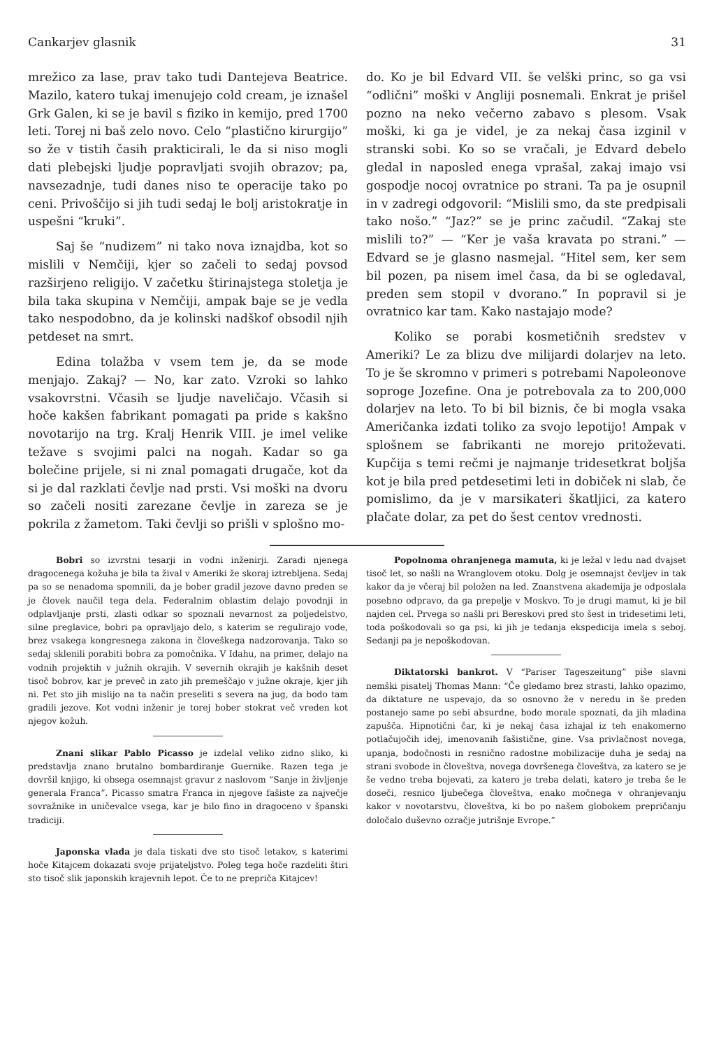Cankarjev glasnik 31
mrežico za lase, prav tako tudi Dantejeva Beatrice. Mazilo, katero tukaj imenujejo cold cream, je iznašel Grk Galen, ki se je bavil s fiziko in kemijo, pred 1700 leti. Torej ni baš zelo novo. Celo “plastično kirurgijo” so že v tistih časih prakticirali, le da si niso mogli dati plebejski ljudje popravljati svojih obrazov; pa, navsezadnje, tudi danes niso te operacije tako po ceni. Privoščijo si jih tudi sedaj le bolj aristokratje in uspešni “kruki”.
Saj še “nudizem” ni tako nova iznajdba, kot so mislili v Nemčiji, kjer so začeli to sedaj povsod razširjeno religijo. V začetku štirinajstega stoletja je bila taka skupina v Nemčiji, ampak baje se je vedla tako nespodobno, da je kolinski nadškof obsodil njih petdeset na smrt.
Edina tolažba v vsem tem je, da se mode menjajo. Zakaj? — No, kar zato. Vzroki so lahko vsakovrstni. Včasih se ljudje naveličajo. Včasih si hoče kakšen fabrikant pomagati pa pride s kakšno novotarijo na trg. Kralj Henrik VIII. je imel velike težave s svojimi palci na nogah. Kadar so ga bolečine prijele, si ni znal pomagati drugače, kot da si je dal razklati čevlje nad prsti. Vsi moški na dvoru so začeli nositi zarezane čevlje in zareza se je pokrila z žametom. Taki čevlji so prišli v splošno mo-
do. Ko je bil Edvard VII. še velški princ, so ga vsi “odlični” moški v Angliji posnemali. Enkrat je prišel pozno na neko večerno zabavo s plesom. Vsak moški, ki ga je videl, je za nekaj časa izginil v stranski sobi. Ko so se vračali, je Edvard debelo gledal in naposled enega vprašal, zakaj imajo vsi gospodje nocoj ovratnice po strani. Ta pa je osupnil in v zadregi odgovoril: “Mislili smo, da ste predpisali tako nošo.” “Jaz?” se je princ začudil. “Zakaj ste mislili to?” — “Ker je vaša kravata po strani.” — Edvard se je glasno nasmejal. “Hitel sem, ker sem bil pozen, pa nisem imel časa, da bi se ogledaval, preden sem stopil v dvorano.” In popravil si je ovratnico kar tam. Kako nastajajo mode?
Koliko se porabi kosmetičnih sredstev v Ameriki? Le za blizu dve milijardi dolarjev na leto. To je še skromno v primeri s potrebami Napoleonove soproge Jozefine. Ona je potrebovala za to 200,000 dolarjev na leto. To bi bil biznis, če bi mogla vsaka Američanka izdati toliko za svojo lepotijo! Ampak v splošnem se fabrikanti ne morejo pritoževati. Kupčija s temi rečmi je najmanje tridesetkrat boljša kot je bila pred petdesetimi leti in dobiček ni slab, če pomislimo, da je v marsikateri škatljici, za katero plačate dolar, za pet do šest centov vrednosti.
Bobri so izvrstni tesarji in vodni inženirji. Zaradi njenega dragocenega kožuha je bila ta žival v Ameriki že skoraj iztrebljena. Sedaj pa so se nenadoma spomnili, da je bober gradil jezove davno preden se je človek naučil tega dela. Federalnim oblastim delajo povodnji in odplavljanje prsti, zlasti odkar so spoznali nevarnost za poljedelstvo, silne preglavice, bobri pa opravljajo delo, s katerim se regulirajo vode, brez vsakega kongresnega zakona in človeškega nadzorovanja. Tako so sedaj sklenili porabiti bobra za pomočnika. V Idahu, na primer, delajo na vodnih projektih v južnih okrajih. V severnih okrajih je kakšnih deset tisoč bobrov, kar je preveč in zato jih premeščajo v južne okraje, kjer jih ni. Pet sto jih mislijo na ta način preseliti s severa na jug, da bodo tam gradili jezove. Kot vodni inženir je torej bober stokrat več vreden kot njegov kožuh.
Znani slikar Pablo Picasso je izdelal veliko zidno sliko, ki predstavlja znano brutalno bombardiranje Guernike. Razen tega je dovršil knjigo, ki obsega osemnajst gravur z naslovom “Sanje in življenje generala Franca”. Picasso smatra Franca in njegove fašiste za največje sovražnike in uničevalce vsega, kar je bilo fino in dragoceno v španski tradiciji.
Japonska vlada je dala tiskati dve sto tisoč letakov, s katerimi hoče Kitajcem dokazati svoje prijateljstvo. Poleg tega hoče razdeliti štiri sto tisoč slik japonskih krajevnih lepot. Če to ne prepriča Kitajcev!
Popolnoma ohranjenega mamuta, ki je ležal v ledu nad dvajset tisoč let, so našli na Wranglovem otoku. Dolg je osemnajst čevljev in tak kakor da je včeraj bil položen na led. Znanstvena akademija je odposlala posebno odpravo, da ga prepelje v Moskvo. To je drugi mamut, ki je bil najden cel. Prvega so našli pri Bereskovi pred sto šest in tridesetimi leti, toda poškodovali so ga psi, ki jih je tedanja ekspedicija imela s seboj. Sedanji pa je nepoškodovan.
Diktatorski bankrot. V “Pariser Tageszeitung” piše slavni nemški pisatelj Thomas Mann: “Če gledamo brez strasti, lahko opazimo, da diktature ne uspevajo, da so osnovno že v neredu in še preden postanejo same po sebi absurdne, bodo morale spoznati, da jih mladina zapušča. Hipnotični čar, ki je nekaj časa izhajal iz teh enakomerno potlačujočih idej, imenovanih fašistične, gine. Vsa privlačnost novega, upanja, bodočnosti in resnično radostne mobilizacije duha je sedaj na strani svobode in človeštva, novega dovršenega človeštva, za katero se je še vedno treba bojevati, za katero je treba delati, katero je treba še le doseči, resnico ljubečega človeštva, enako močnega v ohranjevanju kakor v novotarstvu, človeštva, ki bo po našem globokem prepričanju določalo duševno ozračje jutrišnje Evrope.”